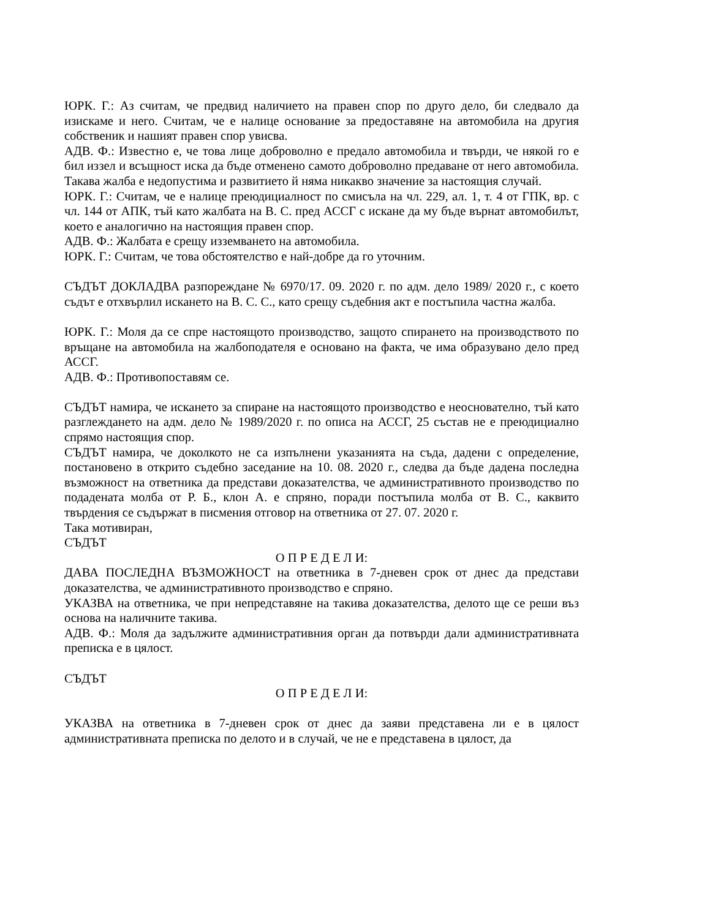ЮРК. Г.: Аз считам, че предвид наличието на правен спор по друго дело, би следвало да изискаме и него. Считам, че е налице основание за предоставяне на автомобила на другия собственик и нашият правен спор увисва.
АДВ. Ф.: Известно е, че това лице доброволно е предало автомобила и твърди, че някой го е бил иззел и всъщност иска да бъде отменено самото доброволно предаване от него автомобила. Такава жалба е недопустима и развитието й няма никакво значение за настоящия случай.
ЮРК. Г.: Считам, че е налице преюдициалност по смисъла на чл. 229, ал. 1, т. 4 от ГПК, вр. с чл. 144 от АПК, тъй като жалбата на В. С. пред АССГ с искане да му бъде върнат автомобилът, което е аналогично на настоящия правен спор.
АДВ. Ф.: Жалбата е срещу изземването на автомобила.
ЮРК. Г.: Считам, че това обстоятелство е най-добре да го уточним.
СЪДЪТ ДОКЛАДВА разпореждане № 6970/17. 09. 2020 г. по адм. дело 1989/ 2020 г., с което съдът е отхвърлил искането на В. С. С., като срещу съдебния акт е постъпила частна жалба.
ЮРК. Г.: Моля да се спре настоящото производство, защото спирането на производството по връщане на автомобила на жалбоподателя е основано на факта, че има образувано дело пред АССГ.
АДВ. Ф.: Противопоставям се.
СЪДЪТ намира, че искането за спиране на настоящото производство е неоснователно, тъй като разглеждането на адм. дело № 1989/2020 г. по описа на АССГ, 25 състав не е преюдициално спрямо настоящия спор.
СЪДЪТ намира, че доколкото не са изпълнени указанията на съда, дадени с определение, постановено в открито съдебно заседание на 10. 08. 2020 г., следва да бъде дадена последна възможност на ответника да представи доказателства, че административното производство по подадената молба от Р. Б., клон А. е спряно, поради постъпила молба от В. С., каквито твърдения се съдържат в писмения отговор на ответника от 27. 07. 2020 г.
Така мотивиран,
СЪДЪТ
О П Р Е Д Е Л И:
ДАВА ПОСЛЕДНА ВЪЗМОЖНОСТ на ответника в 7-дневен срок от днес да представи доказателства, че административното производство е спряно.
УКАЗВА на ответника, че при непредставяне на такива доказателства, делото ще се реши въз основа на наличните такива.
АДВ. Ф.: Моля да задължите административния орган да потвърди дали административната преписка е в цялост.
СЪДЪТ
О П Р Е Д Е Л И:
УКАЗВА на ответника в 7-дневен срок от днес да заяви представена ли е в цялост административната преписка по делото и в случай, че не е представена в цялост, да